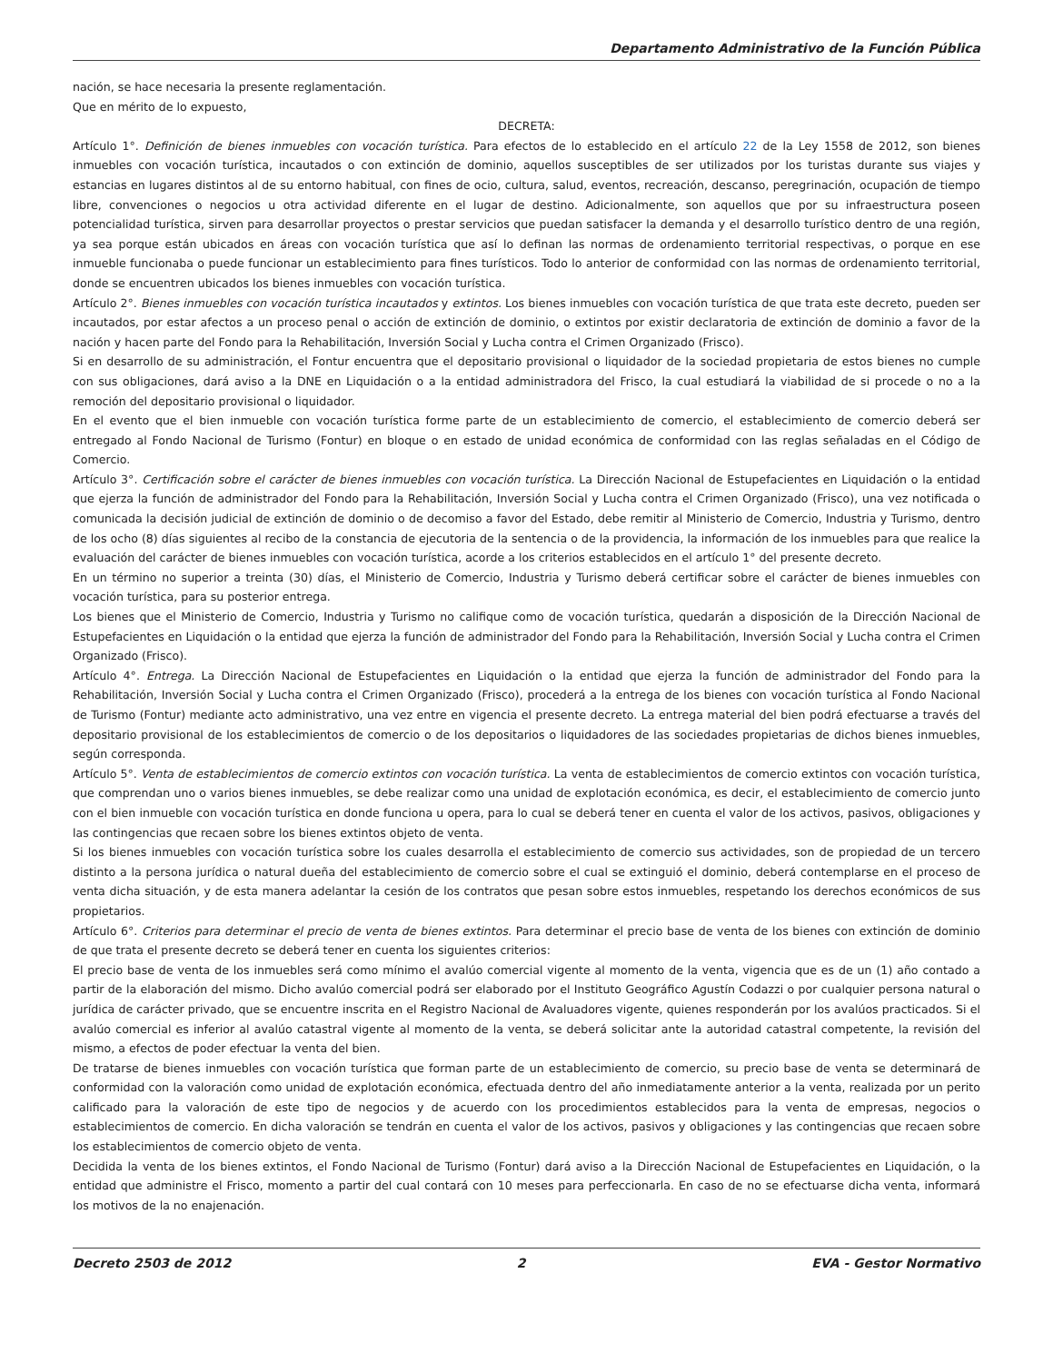Departamento Administrativo de la Función Pública
nación, se hace necesaria la presente reglamentación.
Que en mérito de lo expuesto,
DECRETA:
Artículo 1°. Definición de bienes inmuebles con vocación turística. Para efectos de lo establecido en el artículo 22 de la Ley 1558 de 2012, son bienes inmuebles con vocación turística, incautados o con extinción de dominio, aquellos susceptibles de ser utilizados por los turistas durante sus viajes y estancias en lugares distintos al de su entorno habitual, con fines de ocio, cultura, salud, eventos, recreación, descanso, peregrinación, ocupación de tiempo libre, convenciones o negocios u otra actividad diferente en el lugar de destino. Adicionalmente, son aquellos que por su infraestructura poseen potencialidad turística, sirven para desarrollar proyectos o prestar servicios que puedan satisfacer la demanda y el desarrollo turístico dentro de una región, ya sea porque están ubicados en áreas con vocación turística que así lo definan las normas de ordenamiento territorial respectivas, o porque en ese inmueble funcionaba o puede funcionar un establecimiento para fines turísticos. Todo lo anterior de conformidad con las normas de ordenamiento territorial, donde se encuentren ubicados los bienes inmuebles con vocación turística.
Artículo 2°. Bienes inmuebles con vocación turística incautados y extintos. Los bienes inmuebles con vocación turística de que trata este decreto, pueden ser incautados, por estar afectos a un proceso penal o acción de extinción de dominio, o extintos por existir declaratoria de extinción de dominio a favor de la nación y hacen parte del Fondo para la Rehabilitación, Inversión Social y Lucha contra el Crimen Organizado (Frisco).
Si en desarrollo de su administración, el Fontur encuentra que el depositario provisional o liquidador de la sociedad propietaria de estos bienes no cumple con sus obligaciones, dará aviso a la DNE en Liquidación o a la entidad administradora del Frisco, la cual estudiará la viabilidad de si procede o no a la remoción del depositario provisional o liquidador.
En el evento que el bien inmueble con vocación turística forme parte de un establecimiento de comercio, el establecimiento de comercio deberá ser entregado al Fondo Nacional de Turismo (Fontur) en bloque o en estado de unidad económica de conformidad con las reglas señaladas en el Código de Comercio.
Artículo 3°. Certificación sobre el carácter de bienes inmuebles con vocación turística. La Dirección Nacional de Estupefacientes en Liquidación o la entidad que ejerza la función de administrador del Fondo para la Rehabilitación, Inversión Social y Lucha contra el Crimen Organizado (Frisco), una vez notificada o comunicada la decisión judicial de extinción de dominio o de decomiso a favor del Estado, debe remitir al Ministerio de Comercio, Industria y Turismo, dentro de los ocho (8) días siguientes al recibo de la constancia de ejecutoria de la sentencia o de la providencia, la información de los inmuebles para que realice la evaluación del carácter de bienes inmuebles con vocación turística, acorde a los criterios establecidos en el artículo 1° del presente decreto.
En un término no superior a treinta (30) días, el Ministerio de Comercio, Industria y Turismo deberá certificar sobre el carácter de bienes inmuebles con vocación turística, para su posterior entrega.
Los bienes que el Ministerio de Comercio, Industria y Turismo no califique como de vocación turística, quedarán a disposición de la Dirección Nacional de Estupefacientes en Liquidación o la entidad que ejerza la función de administrador del Fondo para la Rehabilitación, Inversión Social y Lucha contra el Crimen Organizado (Frisco).
Artículo 4°. Entrega. La Dirección Nacional de Estupefacientes en Liquidación o la entidad que ejerza la función de administrador del Fondo para la Rehabilitación, Inversión Social y Lucha contra el Crimen Organizado (Frisco), procederá a la entrega de los bienes con vocación turística al Fondo Nacional de Turismo (Fontur) mediante acto administrativo, una vez entre en vigencia el presente decreto. La entrega material del bien podrá efectuarse a través del depositario provisional de los establecimientos de comercio o de los depositarios o liquidadores de las sociedades propietarias de dichos bienes inmuebles, según corresponda.
Artículo 5°. Venta de establecimientos de comercio extintos con vocación turística. La venta de establecimientos de comercio extintos con vocación turística, que comprendan uno o varios bienes inmuebles, se debe realizar como una unidad de explotación económica, es decir, el establecimiento de comercio junto con el bien inmueble con vocación turística en donde funciona u opera, para lo cual se deberá tener en cuenta el valor de los activos, pasivos, obligaciones y las contingencias que recaen sobre los bienes extintos objeto de venta.
Si los bienes inmuebles con vocación turística sobre los cuales desarrolla el establecimiento de comercio sus actividades, son de propiedad de un tercero distinto a la persona jurídica o natural dueña del establecimiento de comercio sobre el cual se extinguió el dominio, deberá contemplarse en el proceso de venta dicha situación, y de esta manera adelantar la cesión de los contratos que pesan sobre estos inmuebles, respetando los derechos económicos de sus propietarios.
Artículo 6°. Criterios para determinar el precio de venta de bienes extintos. Para determinar el precio base de venta de los bienes con extinción de dominio de que trata el presente decreto se deberá tener en cuenta los siguientes criterios:
El precio base de venta de los inmuebles será como mínimo el avalúo comercial vigente al momento de la venta, vigencia que es de un (1) año contado a partir de la elaboración del mismo. Dicho avalúo comercial podrá ser elaborado por el Instituto Geográfico Agustín Codazzi o por cualquier persona natural o jurídica de carácter privado, que se encuentre inscrita en el Registro Nacional de Avaluadores vigente, quienes responderán por los avalúos practicados. Si el avalúo comercial es inferior al avalúo catastral vigente al momento de la venta, se deberá solicitar ante la autoridad catastral competente, la revisión del mismo, a efectos de poder efectuar la venta del bien.
De tratarse de bienes inmuebles con vocación turística que forman parte de un establecimiento de comercio, su precio base de venta se determinará de conformidad con la valoración como unidad de explotación económica, efectuada dentro del año inmediatamente anterior a la venta, realizada por un perito calificado para la valoración de este tipo de negocios y de acuerdo con los procedimientos establecidos para la venta de empresas, negocios o establecimientos de comercio. En dicha valoración se tendrán en cuenta el valor de los activos, pasivos y obligaciones y las contingencias que recaen sobre los establecimientos de comercio objeto de venta.
Decidida la venta de los bienes extintos, el Fondo Nacional de Turismo (Fontur) dará aviso a la Dirección Nacional de Estupefacientes en Liquidación, o la entidad que administre el Frisco, momento a partir del cual contará con 10 meses para perfeccionarla. En caso de no se efectuarse dicha venta, informará los motivos de la no enajenación.
Decreto 2503 de 2012 2 EVA - Gestor Normativo